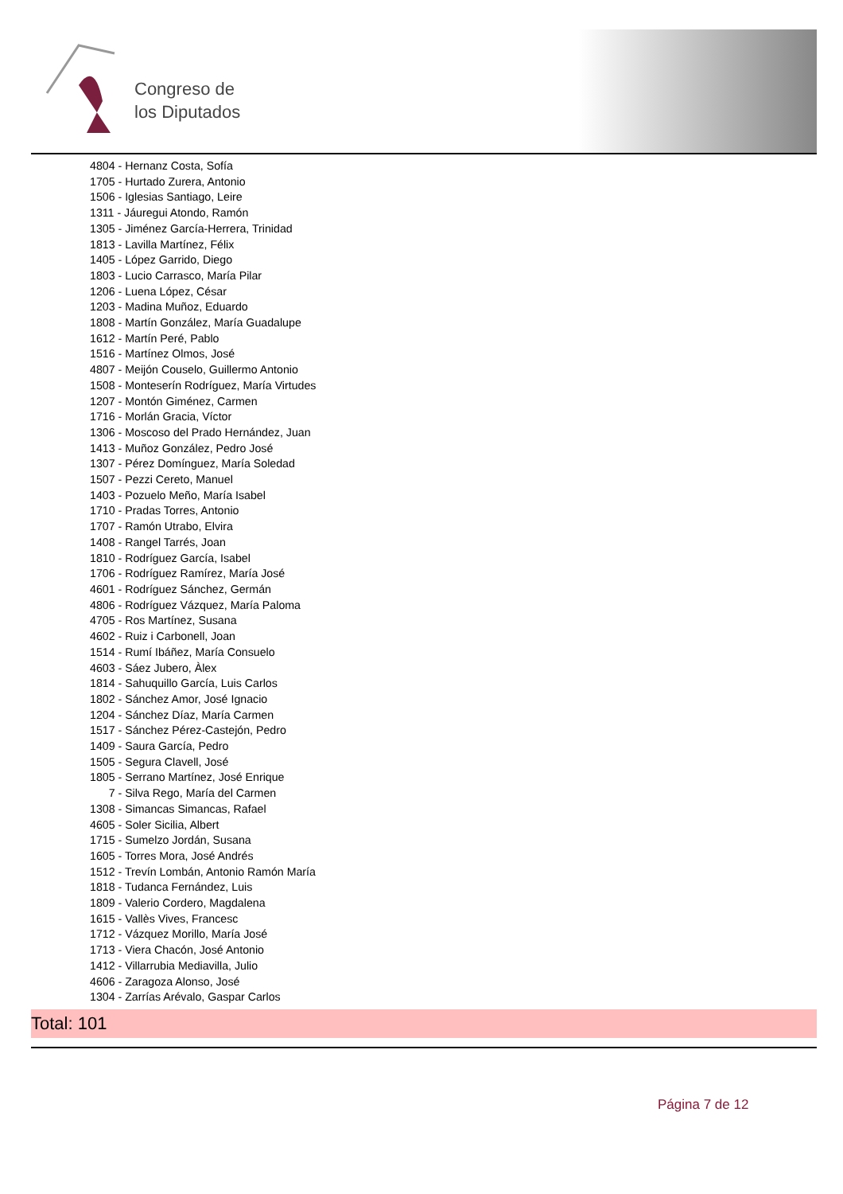Congreso de
los Diputados
4804 - Hernanz Costa, Sofía
1705 - Hurtado Zurera, Antonio
1506 - Iglesias Santiago, Leire
1311 - Jáuregui Atondo, Ramón
1305 - Jiménez García-Herrera, Trinidad
1813 - Lavilla Martínez, Félix
1405 - López Garrido, Diego
1803 - Lucio Carrasco, María Pilar
1206 - Luena López, César
1203 - Madina Muñoz, Eduardo
1808 - Martín González, María Guadalupe
1612 - Martín Peré, Pablo
1516 - Martínez Olmos, José
4807 - Meijón Couselo, Guillermo Antonio
1508 - Monteserín Rodríguez, María Virtudes
1207 - Montón Giménez, Carmen
1716 - Morlán Gracia, Víctor
1306 - Moscoso del Prado Hernández, Juan
1413 - Muñoz González, Pedro José
1307 - Pérez Domínguez, María Soledad
1507 - Pezzi Cereto, Manuel
1403 - Pozuelo Meño, María Isabel
1710 - Pradas Torres, Antonio
1707 - Ramón Utrabo, Elvira
1408 - Rangel Tarrés, Joan
1810 - Rodríguez García, Isabel
1706 - Rodríguez Ramírez, María José
4601 - Rodríguez Sánchez, Germán
4806 - Rodríguez Vázquez, María Paloma
4705 - Ros Martínez, Susana
4602 - Ruiz i Carbonell, Joan
1514 - Rumí Ibáñez, María Consuelo
4603 - Sáez Jubero, Àlex
1814 - Sahuquillo García, Luis Carlos
1802 - Sánchez Amor, José Ignacio
1204 - Sánchez Díaz, María Carmen
1517 - Sánchez Pérez-Castejón, Pedro
1409 - Saura García, Pedro
1505 - Segura Clavell, José
1805 - Serrano Martínez, José Enrique
7 - Silva Rego, María del Carmen
1308 - Simancas Simancas, Rafael
4605 - Soler Sicilia, Albert
1715 - Sumelzo Jordán, Susana
1605 - Torres Mora, José Andrés
1512 - Trevín Lombán, Antonio Ramón María
1818 - Tudanca Fernández, Luis
1809 - Valerio Cordero, Magdalena
1615 - Vallès Vives, Francesc
1712 - Vázquez Morillo, María José
1713 - Viera Chacón, José Antonio
1412 - Villarrubia Mediavilla, Julio
4606 - Zaragoza Alonso, José
1304 - Zarrías Arévalo, Gaspar Carlos
Total: 101
Página 7 de 12